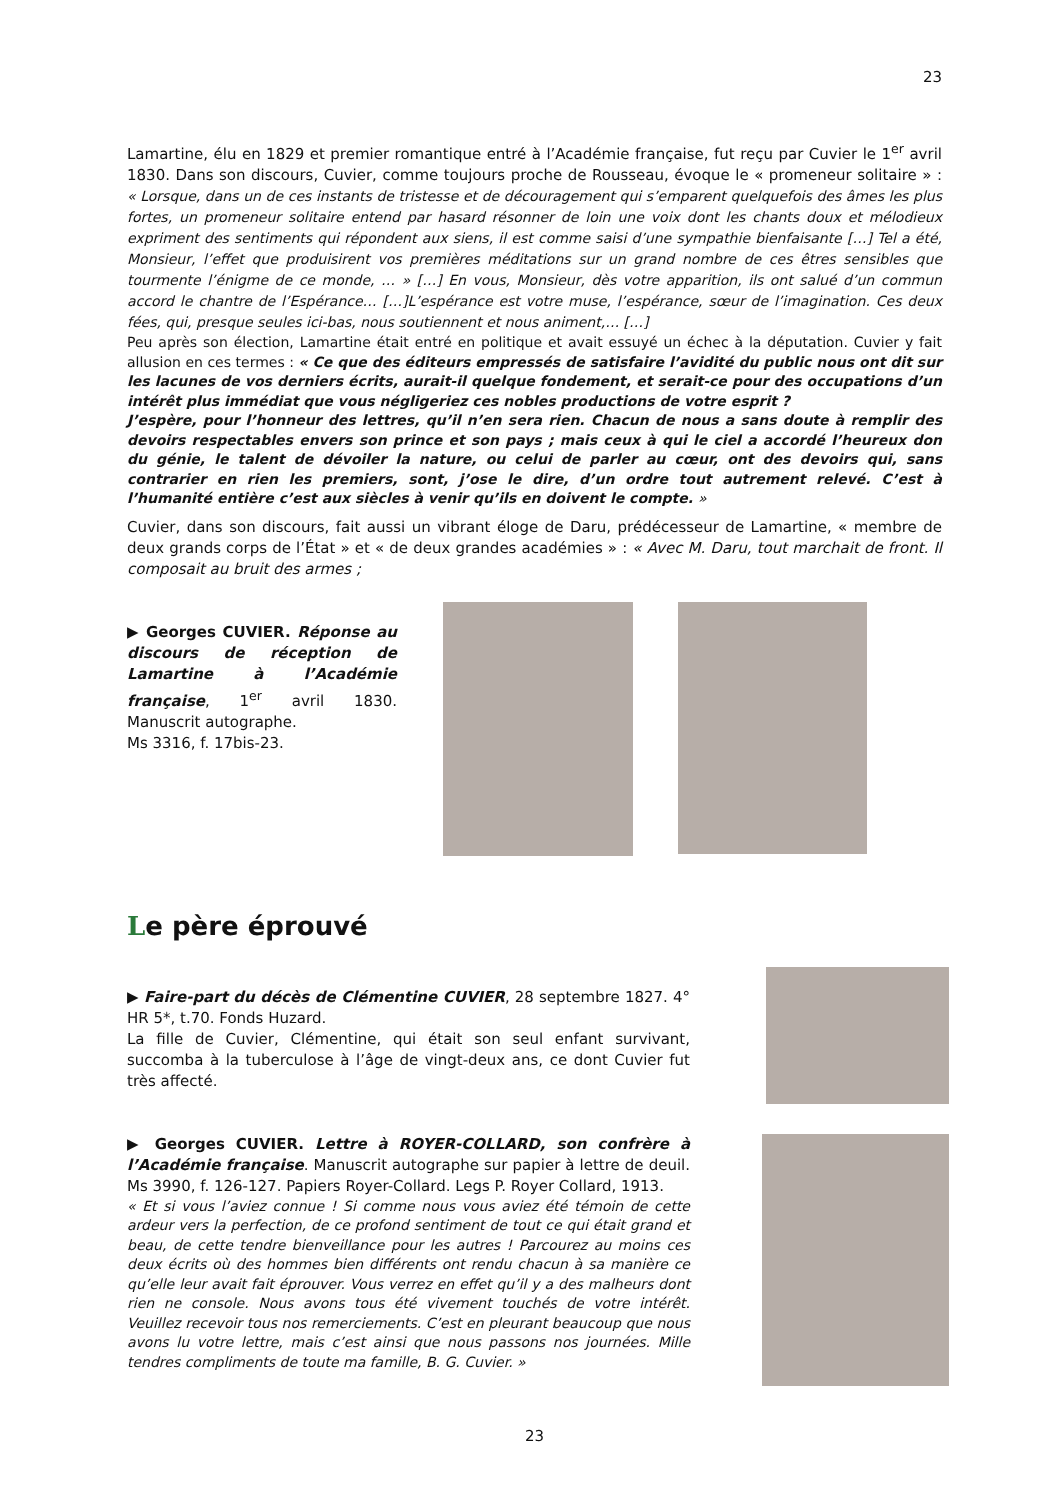23
Lamartine, élu en 1829 et premier romantique entré à l’Académie française, fut reçu par Cuvier le 1<sup>er</sup> avril 1830. Dans son discours, Cuvier, comme toujours proche de Rousseau, évoque le « promeneur solitaire » : « Lorsque, dans un de ces instants de tristesse et de découragement qui s’emparent quelquefois des âmes les plus fortes, un promeneur solitaire entend par hasard résonner de loin une voix dont les chants doux et mélodieux expriment des sentiments qui répondent aux siens, il est comme saisi d’une sympathie bienfaisante […] Tel a été, Monsieur, l’effet que produisirent vos premières méditations sur un grand nombre de ces êtres sensibles que tourmente l’énigme de ce monde, … » […] En vous, Monsieur, dès votre apparition, ils ont salué d’un commun accord le chantre de l’Espérance… […]L’espérance est votre muse, l’espérance, sœur de l’imagination. Ces deux fées, qui, presque seules ici-bas, nous soutiennent et nous animent,… […]
Peu après son élection, Lamartine était entré en politique et avait essuyé un échec à la députation. Cuvier y fait allusion en ces termes : « Ce que des éditeurs empressés de satisfaire l’avidité du public nous ont dit sur les lacunes de vos derniers écrits, aurait-il quelque fondement, et serait-ce pour des occupations d’un intérêt plus immédiat que vous négligeriez ces nobles productions de votre esprit ?
J’espère, pour l’honneur des lettres, qu’il n’en sera rien. Chacun de nous a sans doute à remplir des devoirs respectables envers son prince et son pays ; mais ceux à qui le ciel a accordé l’heureux don du génie, le talent de dévoiler la nature, ou celui de parler au cœur, ont des devoirs qui, sans contrarier en rien les premiers, sont, j’ose le dire, d’un ordre tout autrement relevé. C’est à l’humanité entière c’est aux siècles à venir qu’ils en doivent le compte. »
Cuvier, dans son discours, fait aussi un vibrant éloge de Daru, prédécesseur de Lamartine, « membre de deux grands corps de l’État » et « de deux grandes académies » : « Avec M. Daru, tout marchait de front. Il composait au bruit des armes ;
▶ Georges CUVIER. Réponse au discours de réception de Lamartine à l’Académie française, 1<sup>er</sup> avril 1830. Manuscrit autographe.
Ms 3316, f. 17bis-23.
Le père éprouvé
▶ Faire-part du décès de Clémentine CUVIER, 28 septembre 1827. 4° HR 5*, t.70. Fonds Huzard.
La fille de Cuvier, Clémentine, qui était son seul enfant survivant, succomba à la tuberculose à l’âge de vingt-deux ans, ce dont Cuvier fut très affecté.
▶ Georges CUVIER. Lettre à ROYER-COLLARD, son confrère à l’Académie française. Manuscrit autographe sur papier à lettre de deuil. Ms 3990, f. 126-127. Papiers Royer-Collard. Legs P. Royer Collard, 1913.
« Et si vous l’aviez connue ! Si comme nous vous aviez été témoin de cette ardeur vers la perfection, de ce profond sentiment de tout ce qui était grand et beau, de cette tendre bienveillance pour les autres ! Parcourez au moins ces deux écrits où des hommes bien différents ont rendu chacun à sa manière ce qu’elle leur avait fait éprouver. Vous verrez en effet qu’il y a des malheurs dont rien ne console. Nous avons tous été vivement touchés de votre intérêt. Veuillez recevoir tous nos remerciements. C’est en pleurant beaucoup que nous avons lu votre lettre, mais c’est ainsi que nous passons nos journées. Mille tendres compliments de toute ma famille, B. G. Cuvier. »
23